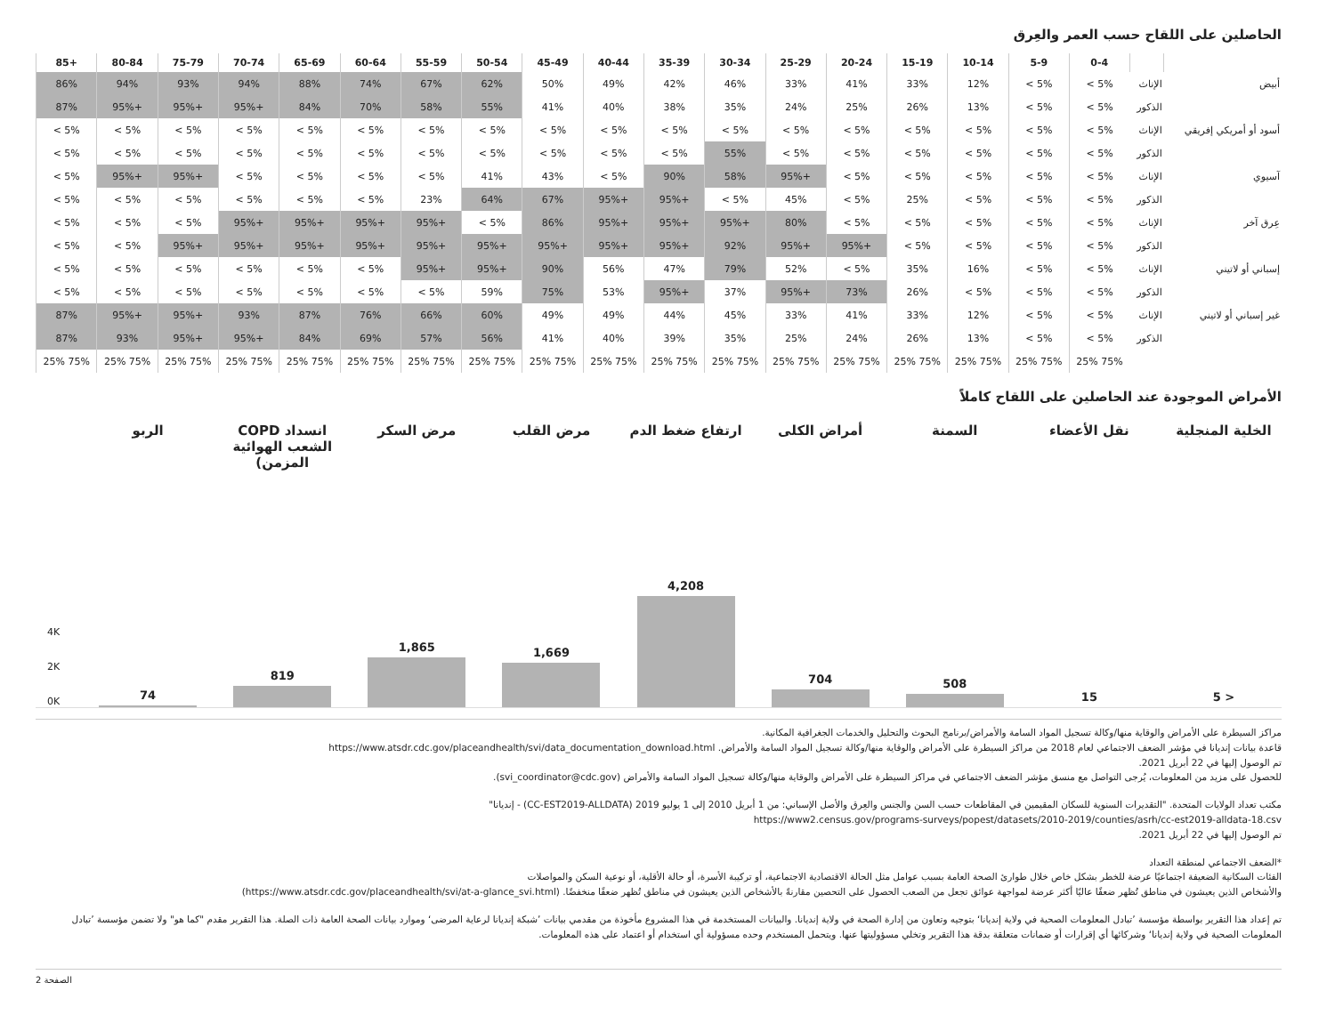الحاصلين على اللقاح حسب العمر والعِرق
| | | 0-4 | 5-9 | 10-14 | 15-19 | 20-24 | 25-29 | 30-34 | 35-39 | 40-44 | 45-49 | 50-54 | 55-59 | 60-64 | 65-69 | 70-74 | 75-79 | 80-84 | 85+ |
| --- | --- | --- | --- | --- | --- | --- | --- | --- | --- | --- | --- | --- | --- | --- | --- | --- | --- | --- | --- |
| أبيض | الإناث | < 5% | < 5% | 12% | 33% | 41% | 33% | 46% | 42% | 49% | 50% | 62% | 67% | 74% | 88% | 94% | 93% | 94% | 86% |
| | الذكور | < 5% | < 5% | 13% | 26% | 25% | 24% | 35% | 38% | 40% | 41% | 55% | 58% | 70% | 84% | 95%+ | 95%+ | 95%+ | 87% |
| أسود أو أمريكي إفريقي | الإناث | < 5% | < 5% | < 5% | < 5% | < 5% | < 5% | < 5% | < 5% | < 5% | < 5% | < 5% | < 5% | < 5% | < 5% | < 5% | < 5% | < 5% | < 5% |
| | الذكور | < 5% | < 5% | < 5% | < 5% | < 5% | < 5% | 55% | < 5% | < 5% | < 5% | < 5% | < 5% | < 5% | < 5% | < 5% | < 5% | < 5% | < 5% |
| آسيوي | الإناث | < 5% | < 5% | < 5% | < 5% | < 5% | 95%+ | 58% | 90% | < 5% | 43% | 41% | < 5% | < 5% | < 5% | < 5% | 95%+ | 95%+ | < 5% |
| | الذكور | < 5% | < 5% | < 5% | 25% | < 5% | 45% | < 5% | 95%+ | 95%+ | 67% | 64% | 23% | < 5% | < 5% | < 5% | < 5% | < 5% | < 5% |
| عِرق آخر | الإناث | < 5% | < 5% | < 5% | < 5% | < 5% | 80% | 95%+ | 95%+ | 95%+ | 86% | < 5% | 95%+ | 95%+ | 95%+ | 95%+ | < 5% | < 5% | < 5% |
| | الذكور | < 5% | < 5% | < 5% | < 5% | 95%+ | 95%+ | 92% | 95%+ | 95%+ | 95%+ | 95%+ | 95%+ | 95%+ | 95%+ | 95%+ | 95%+ | < 5% | < 5% |
| إسباني أو لاتيني | الإناث | < 5% | < 5% | 16% | 35% | < 5% | 52% | 79% | 47% | 56% | 90% | 95%+ | 95%+ | < 5% | < 5% | < 5% | < 5% | < 5% | < 5% |
| | الذكور | < 5% | < 5% | < 5% | 26% | 73% | 95%+ | 37% | 95%+ | 53% | 75% | 59% | < 5% | < 5% | < 5% | < 5% | < 5% | < 5% | < 5% |
| غير إسباني أو لاتيني | الإناث | < 5% | < 5% | 12% | 33% | 41% | 33% | 45% | 44% | 49% | 49% | 60% | 66% | 76% | 87% | 93% | 95%+ | 95%+ | 87% |
| | الذكور | < 5% | < 5% | 13% | 26% | 24% | 25% | 35% | 39% | 40% | 41% | 56% | 57% | 69% | 84% | 95%+ | 95%+ | 93% | 87% |
| | | 25% 75% | 25% 75% | 25% 75% | 25% 75% | 25% 75% | 25% 75% | 25% 75% | 25% 75% | 25% 75% | 25% 75% | 25% 75% | 25% 75% | 25% 75% | 25% 75% | 25% 75% | 25% 75% | 25% 75% | 25% 75% |
الأمراض الموجودة عند الحاصلين على اللقاح كاملاً
الخلية المنجلية
< 5
نقل الأعضاء
15
السمنة
508
أمراض الكلى
704
ارتفاع ضغط الدم
4,208
مرض القلب
1,669
مرض السكر
1,865
انسداد COPD الشعب الهوائية المزمن)
819
الربو
74
4K
2K
0K
مراكز السيطرة على الأمراض والوقاية منها/وكالة تسجيل المواد السامة والأمراض/برنامج البحوث والتحليل والخدمات الجغرافية المكانية.
قاعدة بيانات إنديانا في مؤشر الضعف الاجتماعي لعام 2018 من مراكز السيطرة على الأمراض والوقاية منها/وكالة تسجيل المواد السامة والأمراض. https://www.atsdr.cdc.gov/placeandhealth/svi/data_documentation_download.html
تم الوصول إليها في 22 أبريل 2021.
للحصول على مزيد من المعلومات، يُرجى التواصل مع منسق مؤشر الضعف الاجتماعي في مراكز السيطرة على الأمراض والوقاية منها/وكالة تسجيل المواد السامة والأمراض (svi_coordinator@cdc.gov).
مكتب تعداد الولايات المتحدة. "التقديرات السنوية للسكان المقيمين في المقاطعات حسب السن والجنس والعِرق والأصل الإسباني: من 1 أبريل 2010 إلى 1 يوليو 2019 (CC-EST2019-ALLDATA) - إنديانا"
https://www2.census.gov/programs-surveys/popest/datasets/2010-2019/counties/asrh/cc-est2019-alldata-18.csv
تم الوصول إليها في 22 أبريل 2021.
*الضعف الاجتماعي لمنطقة التعداد
الفئات السكانية الضعيفة اجتماعيًا عرضة للخطر بشكل خاص خلال طوارئ الصحة العامة بسبب عوامل مثل الحالة الاقتصادية الاجتماعية، أو تركيبة الأسرة، أو حالة الأقلية، أو نوعية السكن والمواصلات
والأشخاص الذين يعيشون في مناطق تُظهر ضعفًا عاليًا أكثر عرضة لمواجهة عوائق تجعل من الصعب الحصول على التحصين مقارنةً بالأشخاص الذين يعيشون في مناطق تُظهر ضعفًا منخفضًا. (https://www.atsdr.cdc.gov/placeandhealth/svi/at-a-glance_svi.html)
تم إعداد هذا التقرير بواسطة مؤسسة ’تبادل المعلومات الصحية في ولاية إنديانا‘ بتوجيه وتعاون من إدارة الصحة في ولاية إنديانا. والبيانات المستخدمة في هذا المشروع مأخوذة من مقدمي بيانات ’شبكة إنديانا لرعاية المرضى‘ وموارد بيانات الصحة العامة ذات الصلة. هذا التقرير مقدم "كما هو" ولا تضمن مؤسسة ’تبادل المعلومات الصحية في ولاية إنديانا‘ وشركائها أي إقرارات أو ضمانات متعلقة بدقة هذا التقرير وتخلي مسؤوليتها عنها. ويتحمل المستخدم وحده مسؤولية أي استخدام أو اعتماد على هذه المعلومات.
الصفحة 2